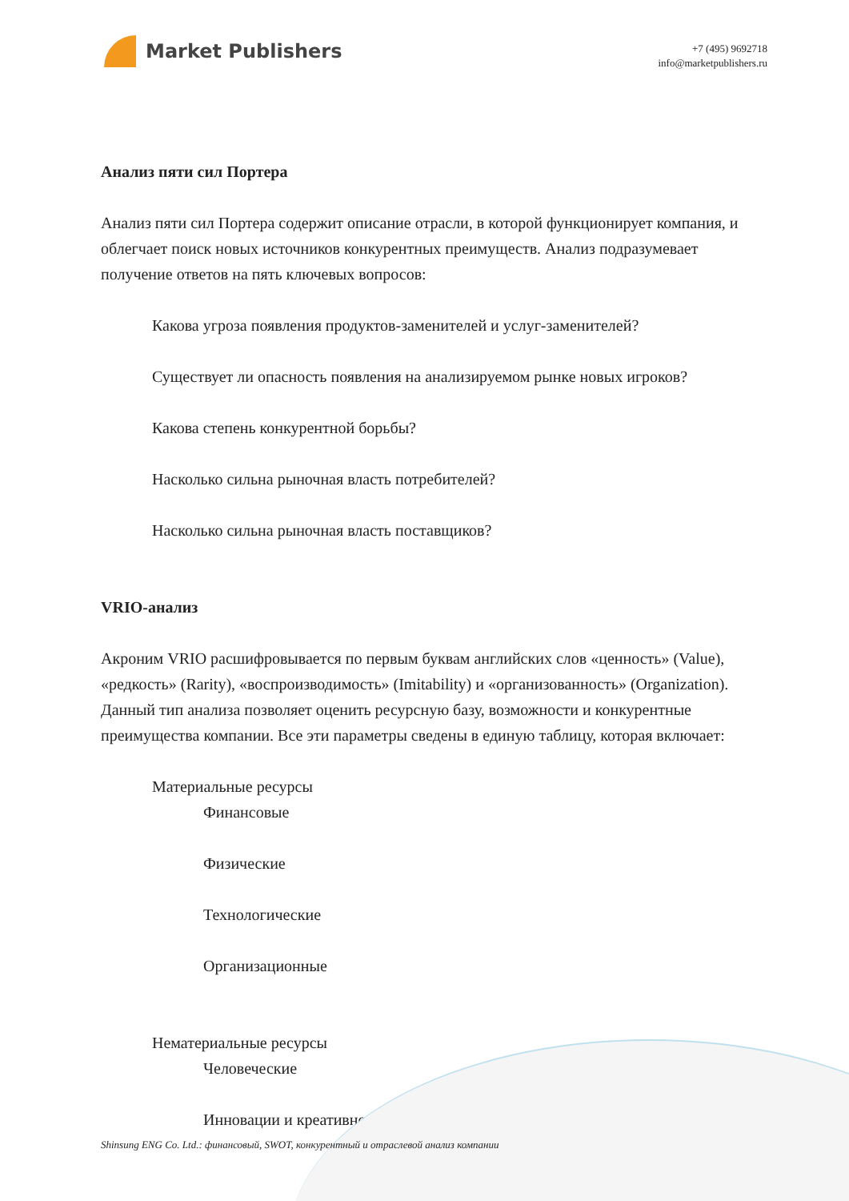Market Publishers
+7 (495) 9692718
info@marketpublishers.ru
Анализ пяти сил Портера
Анализ пяти сил Портера содержит описание отрасли, в которой функционирует компания, и облегчает поиск новых источников конкурентных преимуществ. Анализ подразумевает получение ответов на пять ключевых вопросов:
Какова угроза появления продуктов-заменителей и услуг-заменителей?
Существует ли опасность появления на анализируемом рынке новых игроков?
Какова степень конкурентной борьбы?
Насколько сильна рыночная власть потребителей?
Насколько сильна рыночная власть поставщиков?
VRIO-анализ
Акроним VRIO расшифровывается по первым буквам английских слов «ценность» (Value), «редкость» (Rarity), «воспроизводимость» (Imitability) и «организованность» (Organization). Данный тип анализа позволяет оценить ресурсную базу, возможности и конкурентные преимущества компании. Все эти параметры сведены в единую таблицу, которая включает:
Материальные ресурсы
Финансовые
Физические
Технологические
Организационные
Нематериальные ресурсы
Человеческие
Инновации и креативность
Shinsung ENG Co. Ltd.: финансовый, SWOT, конкурентный и отраслевой анализ компании